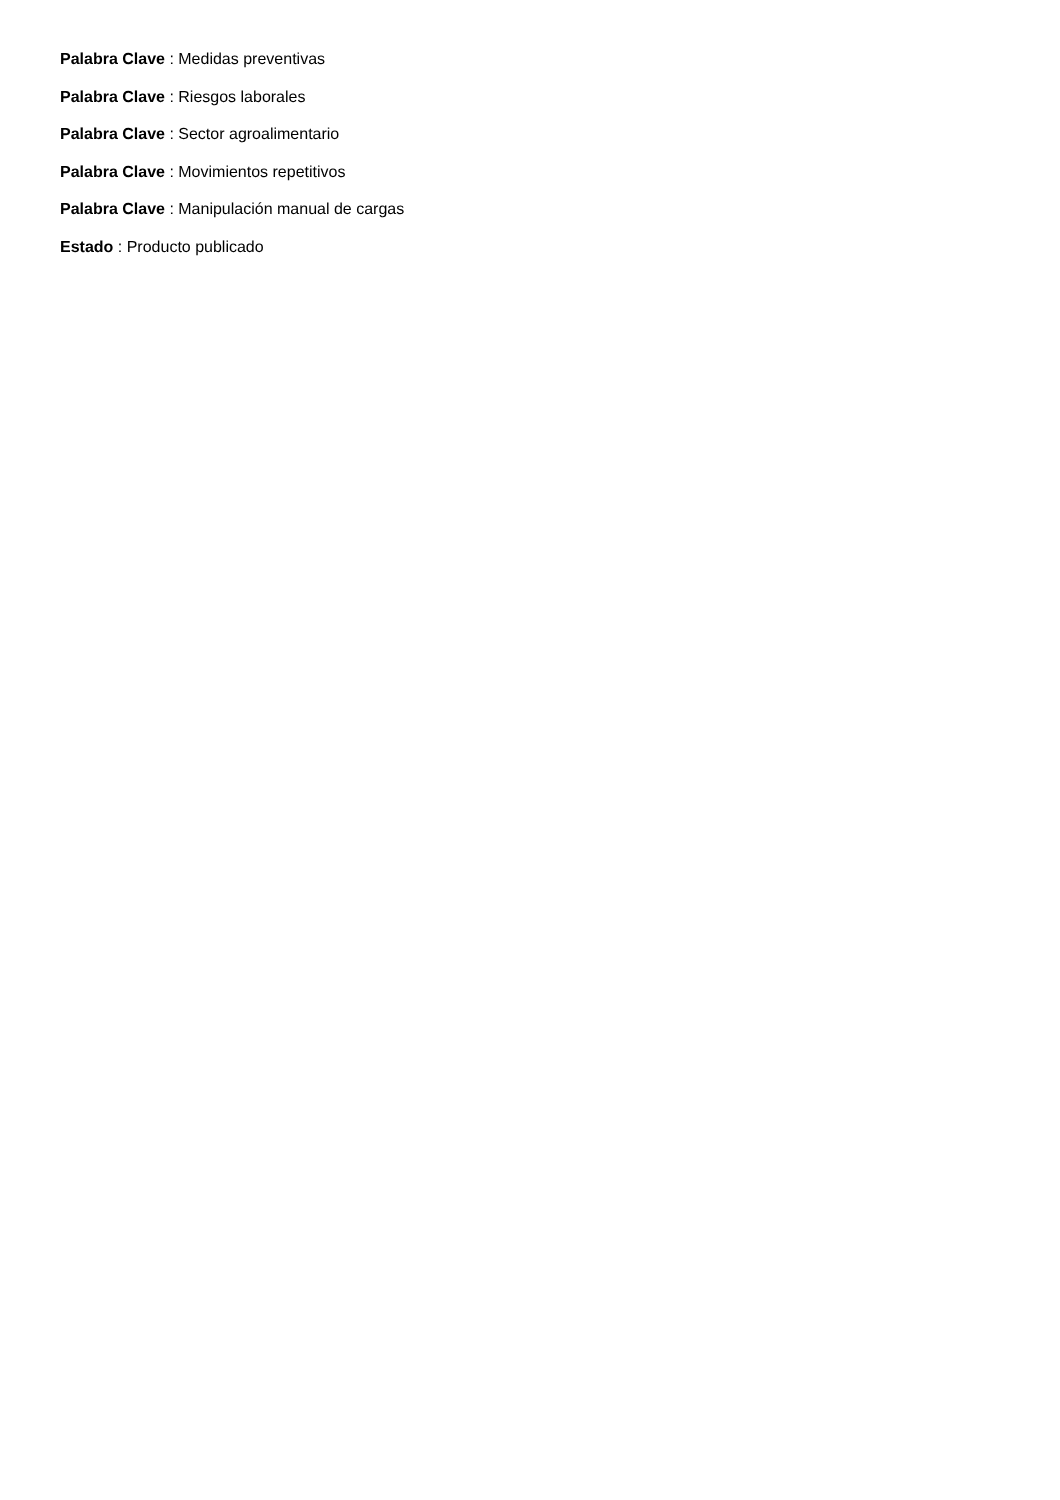Palabra Clave : Medidas preventivas
Palabra Clave : Riesgos laborales
Palabra Clave : Sector agroalimentario
Palabra Clave : Movimientos repetitivos
Palabra Clave : Manipulación manual de cargas
Estado : Producto publicado